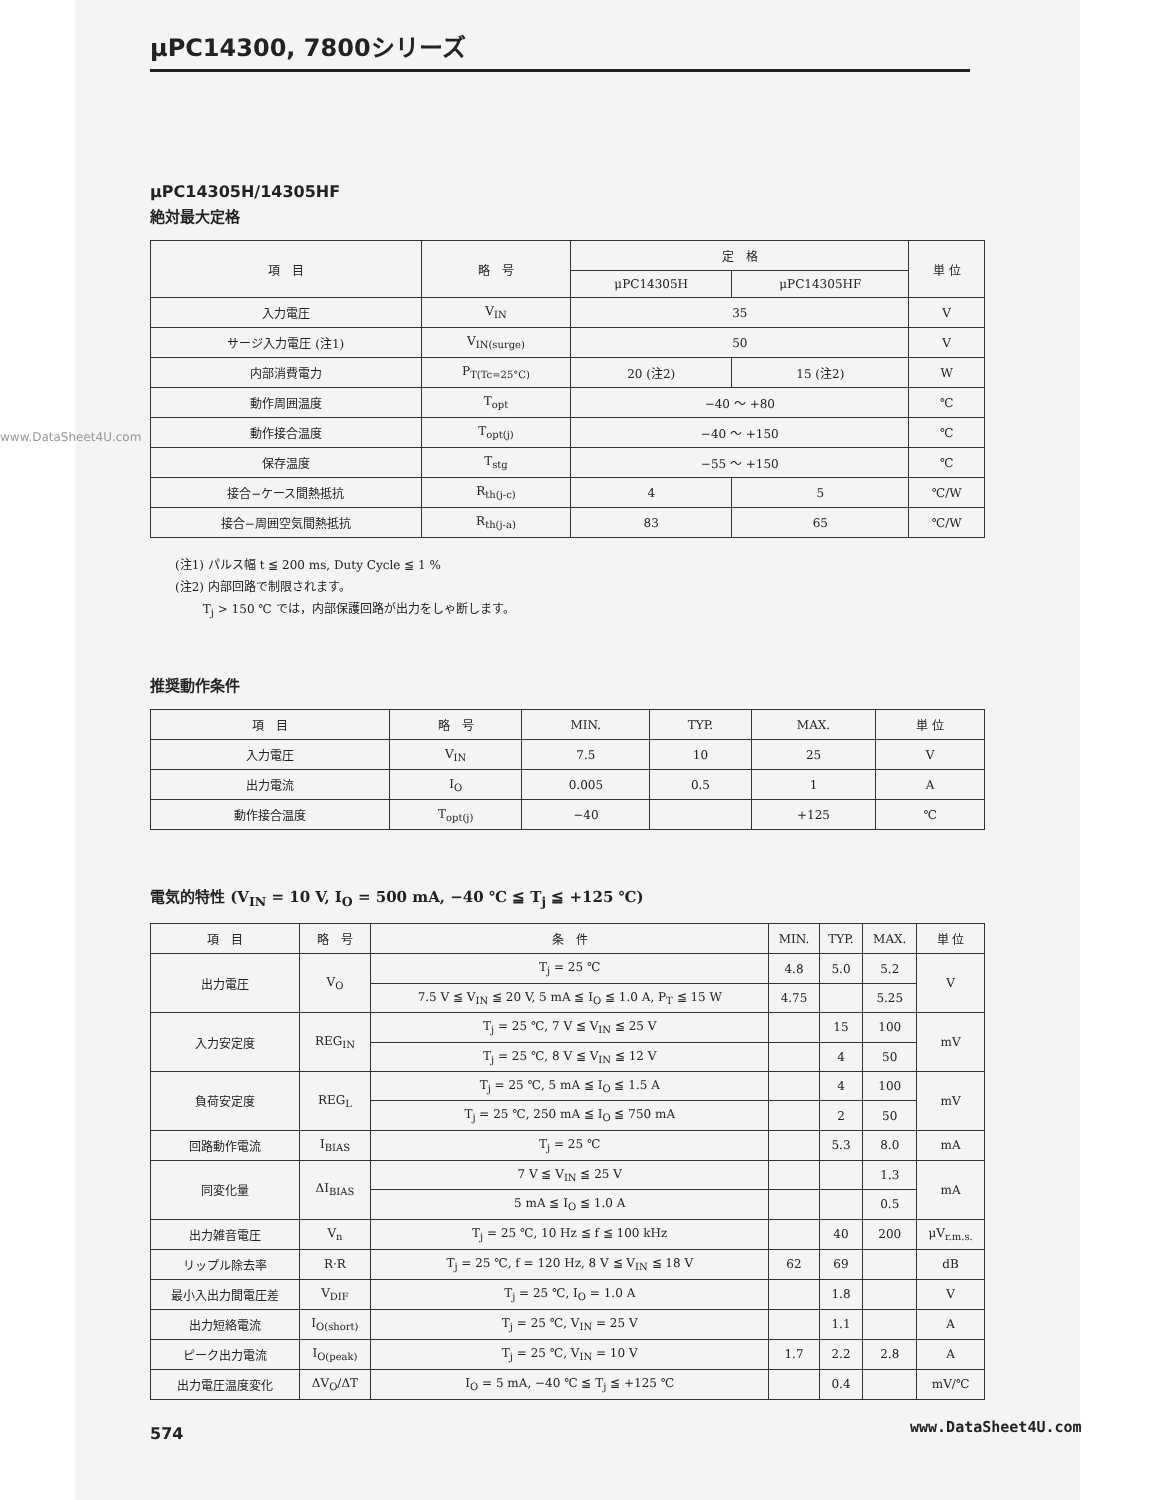μPC14300, 7800シリーズ
μPC14305H/14305HF
絶対最大定格
| 項 目 | 略 号 | 定 格 | | 単 位 |
| --- | --- | --- | --- | --- |
| | | μPC14305H | μPC14305HF | |
| 入力電圧 | V<sub>IN</sub> | 35 | | V |
| サージ入力電圧 (注1) | V<sub>IN(surge)</sub> | 50 | | V |
| 内部消費電力 | P<sub>T(Tc=25°C)</sub> | 20 (注2) | 15 (注2) | W |
| 動作周囲温度 | T<sub>opt</sub> | −40 〜 +80 | | ℃ |
| 動作接合温度 | T<sub>opt(j)</sub> | −40 〜 +150 | | ℃ |
| 保存温度 | T<sub>stg</sub> | −55 〜 +150 | | ℃ |
| 接合−ケース間熱抵抗 | R<sub>th(j-c)</sub> | 4 | 5 | ℃/W |
| 接合−周囲空気間熱抵抗 | R<sub>th(j-a)</sub> | 83 | 65 | ℃/W |
(注1) パルス幅 t ≦ 200 ms, Duty Cycle ≦ 1 %
(注2) 内部回路で制限されます。
　　 T<sub>j</sub> > 150 ℃ では，内部保護回路が出力をしゃ断します。
推奨動作条件
| 項 目 | 略 号 | MIN. | TYP. | MAX. | 単 位 |
| --- | --- | --- | --- | --- | --- |
| 入力電圧 | V<sub>IN</sub> | 7.5 | 10 | 25 | V |
| 出力電流 | I<sub>O</sub> | 0.005 | 0.5 | 1 | A |
| 動作接合温度 | T<sub>opt(j)</sub> | −40 | | +125 | ℃ |
電気的特性 (V<sub>IN</sub> = 10 V, I<sub>O</sub> = 500 mA, −40 ℃ ≦ T<sub>j</sub> ≦ +125 ℃)
| 項 目 | 略 号 | 条 件 | MIN. | TYP. | MAX. | 単 位 |
| --- | --- | --- | --- | --- | --- | --- |
| 出力電圧 | V<sub>O</sub> | T<sub>j</sub> = 25 ℃ | 4.8 | 5.0 | 5.2 | V |
| | | 7.5 V ≦ V<sub>IN</sub> ≦ 20 V, 5 mA ≦ I<sub>O</sub> ≦ 1.0 A, P<sub>T</sub> ≦ 15 W | 4.75 | | 5.25 | |
| 入力安定度 | REG<sub>IN</sub> | T<sub>j</sub> = 25 ℃, 7 V ≦ V<sub>IN</sub> ≦ 25 V | | 15 | 100 | mV |
| | | T<sub>j</sub> = 25 ℃, 8 V ≦ V<sub>IN</sub> ≦ 12 V | | 4 | 50 | |
| 負荷安定度 | REG<sub>L</sub> | T<sub>j</sub> = 25 ℃, 5 mA ≦ I<sub>O</sub> ≦ 1.5 A | | 4 | 100 | mV |
| | | T<sub>j</sub> = 25 ℃, 250 mA ≦ I<sub>O</sub> ≦ 750 mA | | 2 | 50 | |
| 回路動作電流 | I<sub>BIAS</sub> | T<sub>j</sub> = 25 ℃ | | 5.3 | 8.0 | mA |
| 同変化量 | ΔI<sub>BIAS</sub> | 7 V ≦ V<sub>IN</sub> ≦ 25 V | | | 1.3 | mA |
| | | 5 mA ≦ I<sub>O</sub> ≦ 1.0 A | | | 0.5 | |
| 出力雑音電圧 | V<sub>n</sub> | T<sub>j</sub> = 25 ℃, 10 Hz ≦ f ≦ 100 kHz | | 40 | 200 | μV<sub>r.m.s.</sub> |
| リップル除去率 | R·R | T<sub>j</sub> = 25 ℃, f = 120 Hz, 8 V ≦ V<sub>IN</sub> ≦ 18 V | 62 | 69 | | dB |
| 最小入出力間電圧差 | V<sub>DIF</sub> | T<sub>j</sub> = 25 ℃, I<sub>O</sub> = 1.0 A | | 1.8 | | V |
| 出力短絡電流 | I<sub>O(short)</sub> | T<sub>j</sub> = 25 ℃, V<sub>IN</sub> = 25 V | | 1.1 | | A |
| ピーク出力電流 | I<sub>O(peak)</sub> | T<sub>j</sub> = 25 ℃, V<sub>IN</sub> = 10 V | 1.7 | 2.2 | 2.8 | A |
| 出力電圧温度変化 | ΔV<sub>O</sub>/ΔT | I<sub>O</sub> = 5 mA, −40 ℃ ≦ T<sub>j</sub> ≦ +125 ℃ | | 0.4 | | mV/℃ |
574
www.DataSheet4U.com
www.DataSheet4U.com